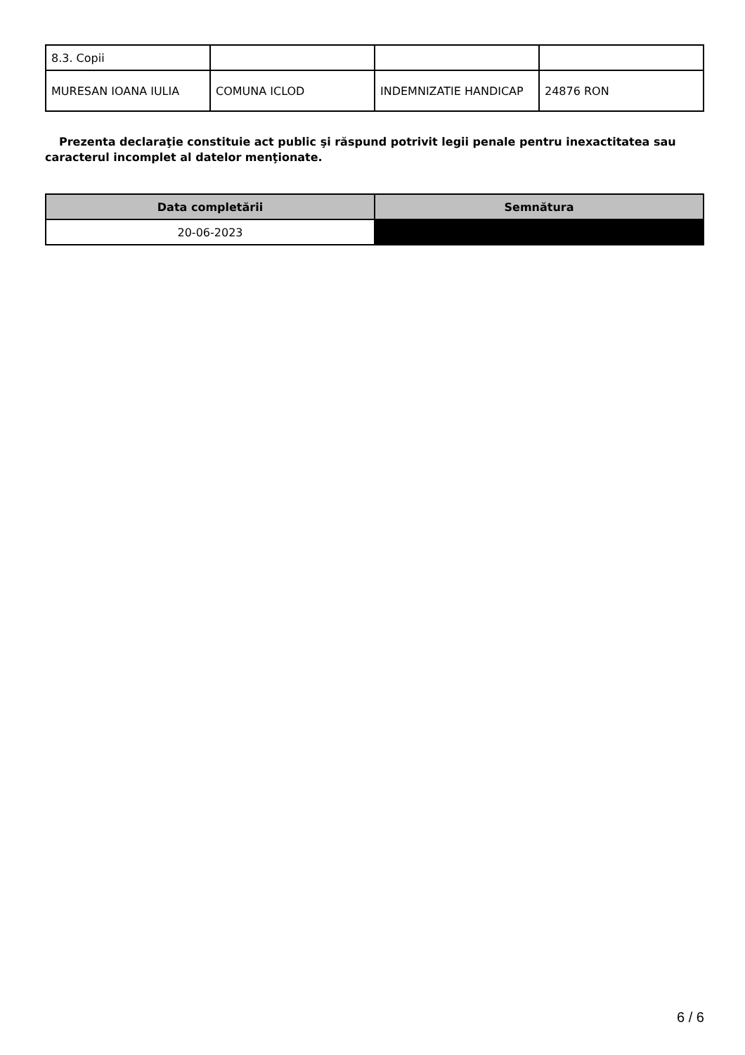| 8.3. Copii | | | |
| MURESAN IOANA IULIA | COMUNA ICLOD | INDEMNIZATIE HANDICAP | 24876 RON |
Prezenta declaraţie constituie act public şi răspund potrivit legii penale pentru inexactitatea sau caracterul incomplet al datelor menţionate.
| Data completării | Semnătura |
| --- | --- |
| 20-06-2023 | |
6 / 6